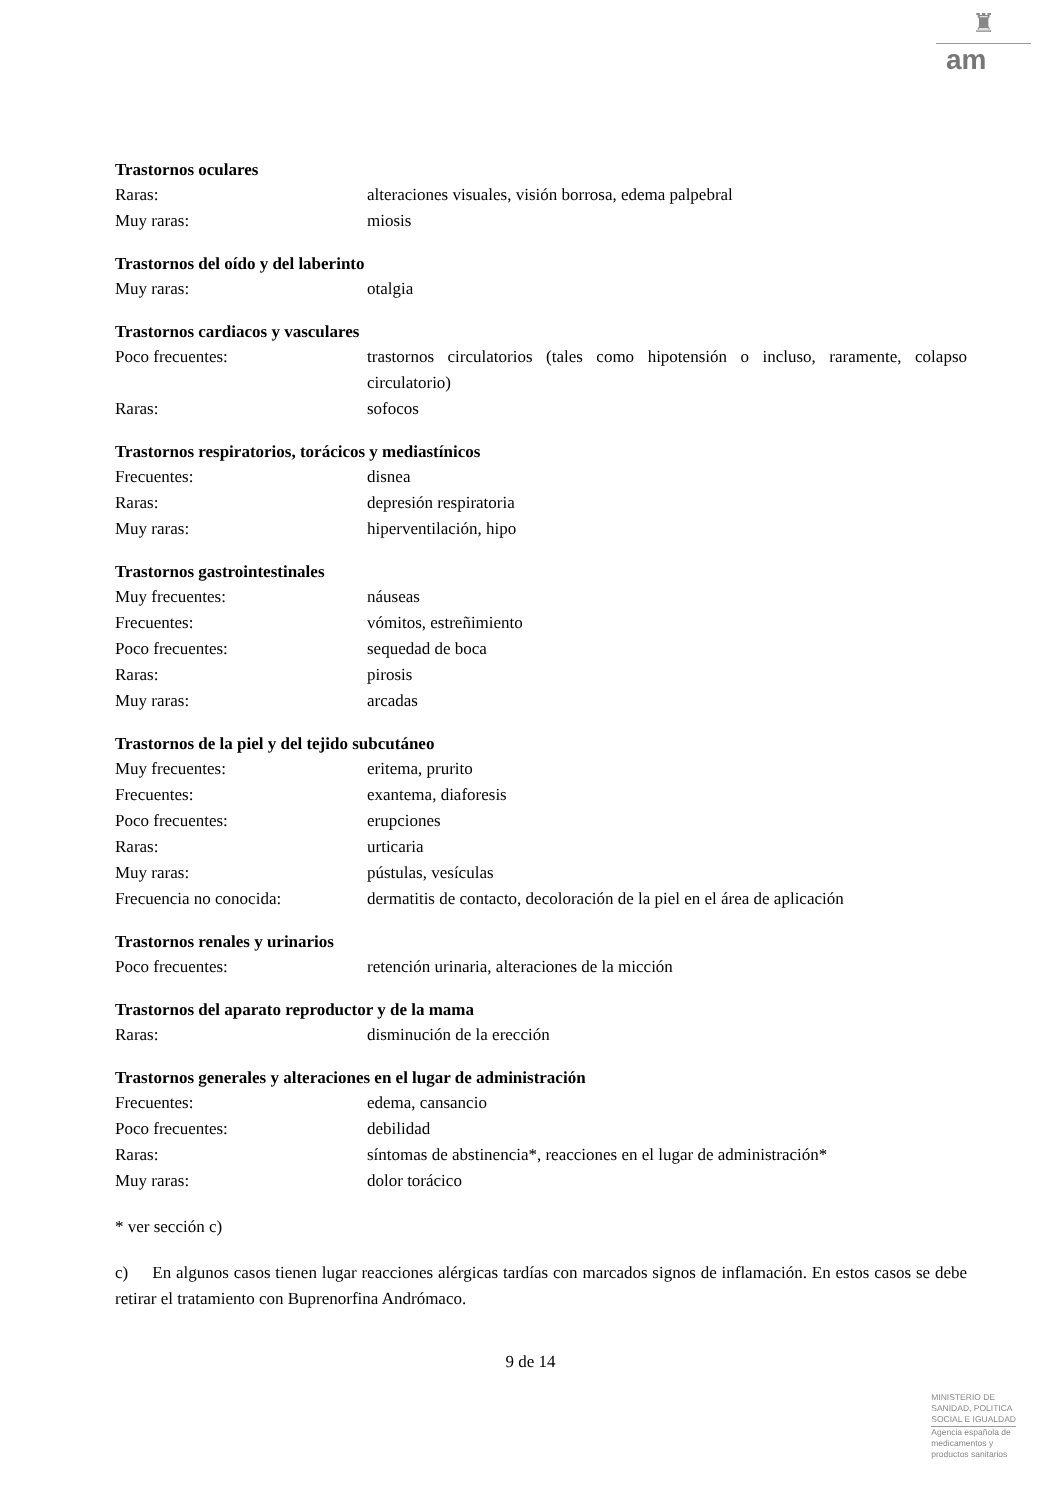♜
am
Trastornos oculares
Raras: alteraciones visuales, visión borrosa, edema palpebral
Muy raras: miosis
Trastornos del oído y del laberinto
Muy raras: otalgia
Trastornos cardiacos y vasculares
Poco frecuentes: trastornos circulatorios (tales como hipotensión o incluso, raramente, colapso circulatorio)
Raras: sofocos
Trastornos respiratorios, torácicos y mediastínicos
Frecuentes: disnea
Raras: depresión respiratoria
Muy raras: hiperventilación, hipo
Trastornos gastrointestinales
Muy frecuentes: náuseas
Frecuentes: vómitos, estreñimiento
Poco frecuentes: sequedad de boca
Raras: pirosis
Muy raras: arcadas
Trastornos de la piel y del tejido subcutáneo
Muy frecuentes: eritema, prurito
Frecuentes: exantema, diaforesis
Poco frecuentes: erupciones
Raras: urticaria
Muy raras: pústulas, vesículas
Frecuencia no conocida: dermatitis de contacto, decoloración de la piel en el área de aplicación
Trastornos renales y urinarios
Poco frecuentes: retención urinaria, alteraciones de la micción
Trastornos del aparato reproductor y de la mama
Raras: disminución de la erección
Trastornos generales y alteraciones en el lugar de administración
Frecuentes: edema, cansancio
Poco frecuentes: debilidad
Raras: síntomas de abstinencia*, reacciones en el lugar de administración*
Muy raras: dolor torácico
* ver sección c)
c) En algunos casos tienen lugar reacciones alérgicas tardías con marcados signos de inflamación. En estos casos se debe retirar el tratamiento con Buprenorfina Andrómaco.
9 de 14
MINISTERIO DE
SANIDAD, POLITICA
SOCIAL E IGUALDAD
Agencia española de
medicamentos y
productos sanitarios